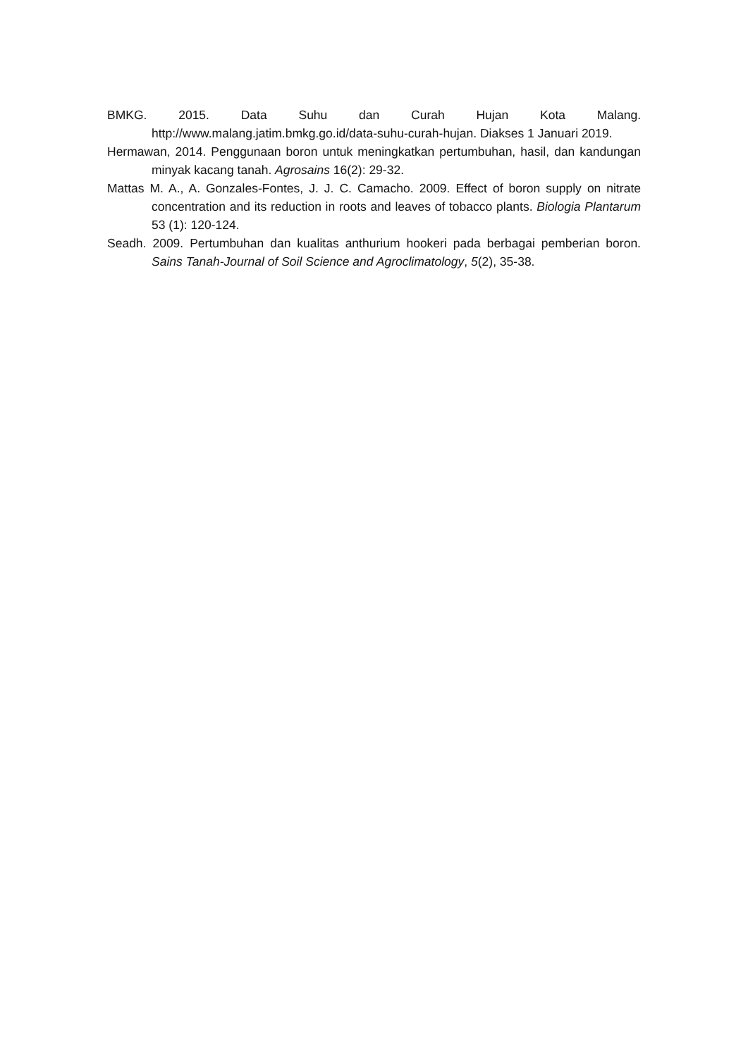BMKG. 2015. Data Suhu dan Curah Hujan Kota Malang. http://www.malang.jatim.bmkg.go.id/data-suhu-curah-hujan. Diakses 1 Januari 2019.
Hermawan, 2014. Penggunaan boron untuk meningkatkan pertumbuhan, hasil, dan kandungan minyak kacang tanah. Agrosains 16(2): 29-32.
Mattas M. A., A. Gonzales-Fontes, J. J. C. Camacho. 2009. Effect of boron supply on nitrate concentration and its reduction in roots and leaves of tobacco plants. Biologia Plantarum 53 (1): 120-124.
Seadh. 2009. Pertumbuhan dan kualitas anthurium hookeri pada berbagai pemberian boron. Sains Tanah-Journal of Soil Science and Agroclimatology, 5(2), 35-38.